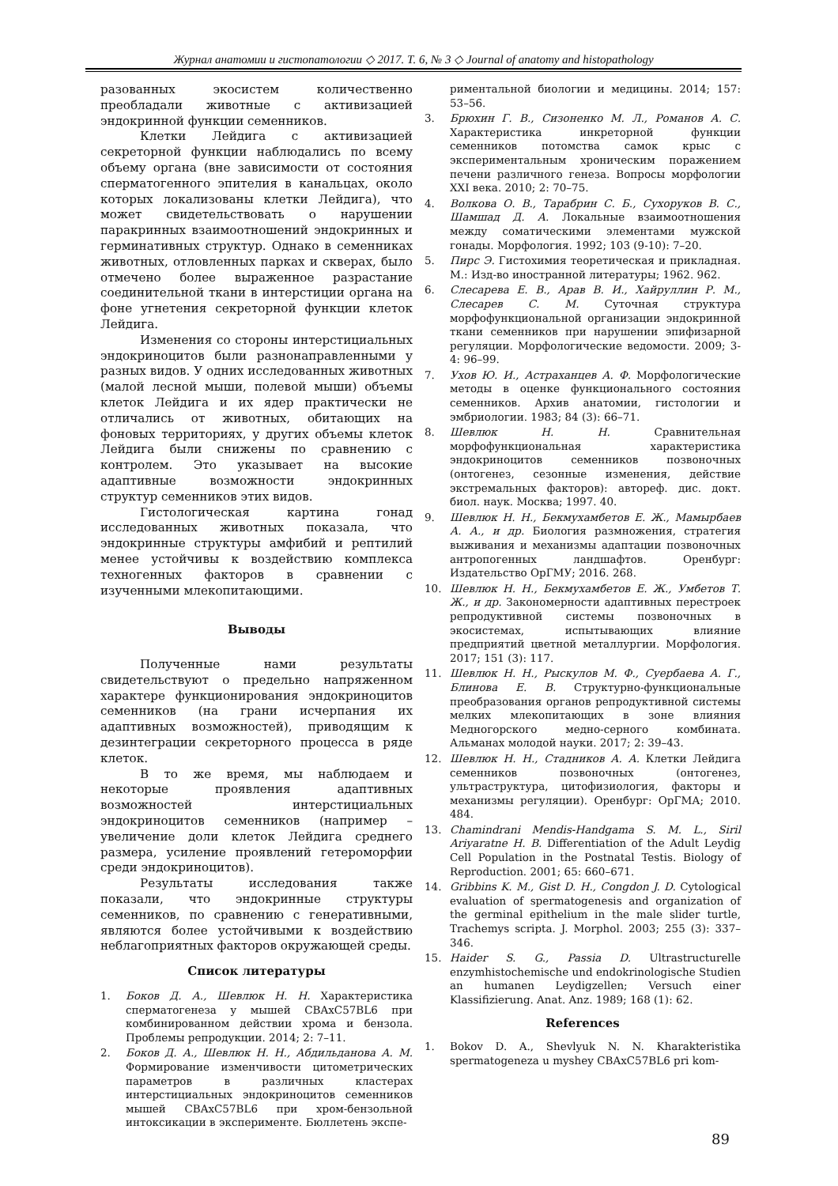Журнал анатомии и гистопатологии ◇ 2017. Т. 6, № 3 ◇ Journal of anatomy and histopathology
разованных экосистем количественно преобладали животные с активизацией эндокринной функции семенников.
Клетки Лейдига с активизацией секреторной функции наблюдались по всему объему органа (вне зависимости от состояния сперматогенного эпителия в канальцах, около которых локализованы клетки Лейдига), что может свидетельствовать о нарушении паракринных взаимоотношений эндокринных и герминативных структур. Однако в семенниках животных, отловленных парках и скверах, было отмечено более выраженное разрастание соединительной ткани в интерстиции органа на фоне угнетения секреторной функции клеток Лейдига.
Изменения со стороны интерстициальных эндокриноцитов были разнонаправленными у разных видов. У одних исследованных животных (малой лесной мыши, полевой мыши) объемы клеток Лейдига и их ядер практически не отличались от животных, обитающих на фоновых территориях, у других объемы клеток Лейдига были снижены по сравнению с контролем. Это указывает на высокие адаптивные возможности эндокринных структур семенников этих видов.
Гистологическая картина гонад исследованных животных показала, что эндокринные структуры амфибий и рептилий менее устойчивы к воздействию комплекса техногенных факторов в сравнении с изученными млекопитающими.
Выводы
Полученные нами результаты свидетельствуют о предельно напряженном характере функционирования эндокриноцитов семенников (на грани исчерпания их адаптивных возможностей), приводящим к дезинтеграции секреторного процесса в ряде клеток.
В то же время, мы наблюдаем и некоторые проявления адаптивных возможностей интерстициальных эндокриноцитов семенников (например – увеличение доли клеток Лейдига среднего размера, усиление проявлений гетероморфии среди эндокриноцитов).
Результаты исследования также показали, что эндокринные структуры семенников, по сравнению с генеративными, являются более устойчивыми к воздействию неблагоприятных факторов окружающей среды.
Список литературы
1. Боков Д. А., Шевлюк Н. Н. Характеристика сперматогенеза у мышей CBAxC57BL6 при комбинированном действии хрома и бензола. Проблемы репродукции. 2014; 2: 7–11.
2. Боков Д. А., Шевлюк Н. Н., Абдильданова А. М. Формирование изменчивости цитометрических параметров в различных кластерах интерстициальных эндокриноцитов семенников мышей CBAxC57BL6 при хром-бензольной интоксикации в эксперименте. Бюллетень экспе-
риментальной биологии и медицины. 2014; 157: 53–56.
3. Брюхин Г. В., Сизоненко М. Л., Романов А. С. Характеристика инкреторной функции семенников потомства самок крыс с экспериментальным хроническим поражением печени различного генеза. Вопросы морфологии XXI века. 2010; 2: 70–75.
4. Волкова О. В., Тарабрин С. Б., Сухоруков В. С., Шамшад Д. А. Локальные взаимоотношения между соматическими элементами мужской гонады. Морфология. 1992; 103 (9-10): 7–20.
5. Пирс Э. Гистохимия теоретическая и прикладная. М.: Изд-во иностранной литературы; 1962. 962.
6. Слесарева Е. В., Арав В. И., Хайруллин Р. М., Слесарев С. М. Суточная структура морфофункциональной организации эндокринной ткани семенников при нарушении эпифизарной регуляции. Морфологические ведомости. 2009; 3-4: 96–99.
7. Ухов Ю. И., Астраханцев А. Ф. Морфологические методы в оценке функционального состояния семенников. Архив анатомии, гистологии и эмбриологии. 1983; 84 (3): 66–71.
8. Шевлюк Н. Н. Сравнительная морфофункциональная характеристика эндокриноцитов семенников позвоночных (онтогенез, сезонные изменения, действие экстремальных факторов): автореф. дис. докт. биол. наук. Москва; 1997. 40.
9. Шевлюк Н. Н., Бекмухамбетов Е. Ж., Мамырбаев А. А., и др. Биология размножения, стратегия выживания и механизмы адаптации позвоночных антропогенных ландшафтов. Оренбург: Издательство ОрГМУ; 2016. 268.
10. Шевлюк Н. Н., Бекмухамбетов Е. Ж., Умбетов Т. Ж., и др. Закономерности адаптивных перестроек репродуктивной системы позвоночных в экосистемах, испытывающих влияние предприятий цветной металлургии. Морфология. 2017; 151 (3): 117.
11. Шевлюк Н. Н., Рыскулов М. Ф., Суербаева А. Г., Блинова Е. В. Структурно-функциональные преобразования органов репродуктивной системы мелких млекопитающих в зоне влияния Медногорского медно-серного комбината. Альманах молодой науки. 2017; 2: 39–43.
12. Шевлюк Н. Н., Стадников А. А. Клетки Лейдига семенников позвоночных (онтогенез, ультраструктура, цитофизиология, факторы и механизмы регуляции). Оренбург: ОрГМА; 2010. 484.
13. Chamindrani Mendis-Handgama S. M. L., Siril Ariyaratne H. B. Differentiation of the Adult Leydig Cell Population in the Postnatal Testis. Biology of Reproduction. 2001; 65: 660–671.
14. Gribbins K. M., Gist D. H., Congdon J. D. Cytological evaluation of spermatogenesis and organization of the germinal epithelium in the male slider turtle, Trachemys scripta. J. Morphol. 2003; 255 (3): 337–346.
15. Haider S. G., Passia D. Ultrastructurelle enzymhistochemische und endokrinologische Studien an humanen Leydigzellen; Versuch einer Klassifizierung. Anat. Anz. 1989; 168 (1): 62.
References
1. Bokov D. A., Shevlyuk N. N. Kharakteristika spermatogeneza u myshey CBAxC57BL6 pri kom-
89